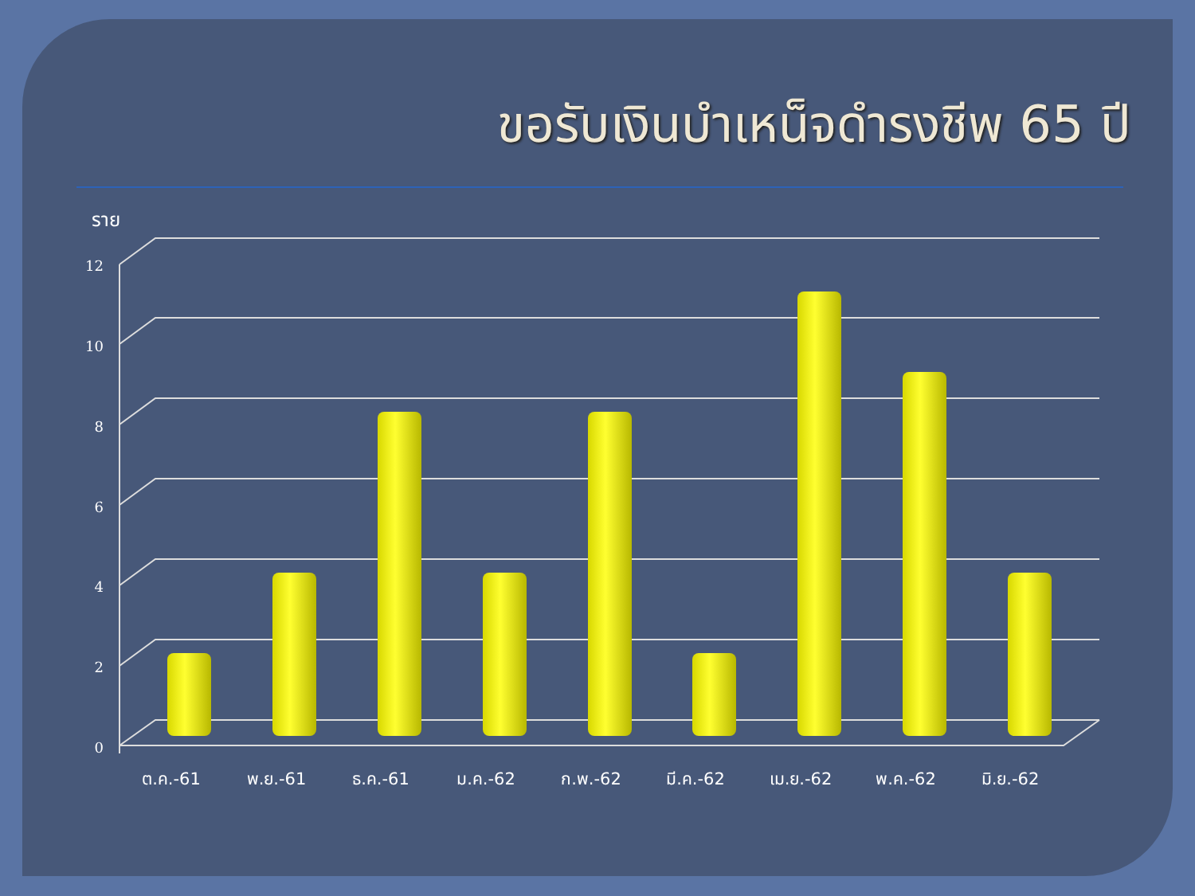ขอรับเงินบำเหน็จดำรงชีพ 65 ปี
12
10
8
6
4
2
0
ราย
ต.ค.-61
พ.ย.-61
ธ.ค.-61
ม.ค.-62
ก.พ.-62
มี.ค.-62
เม.ย.-62
พ.ค.-62
มิ.ย.-62